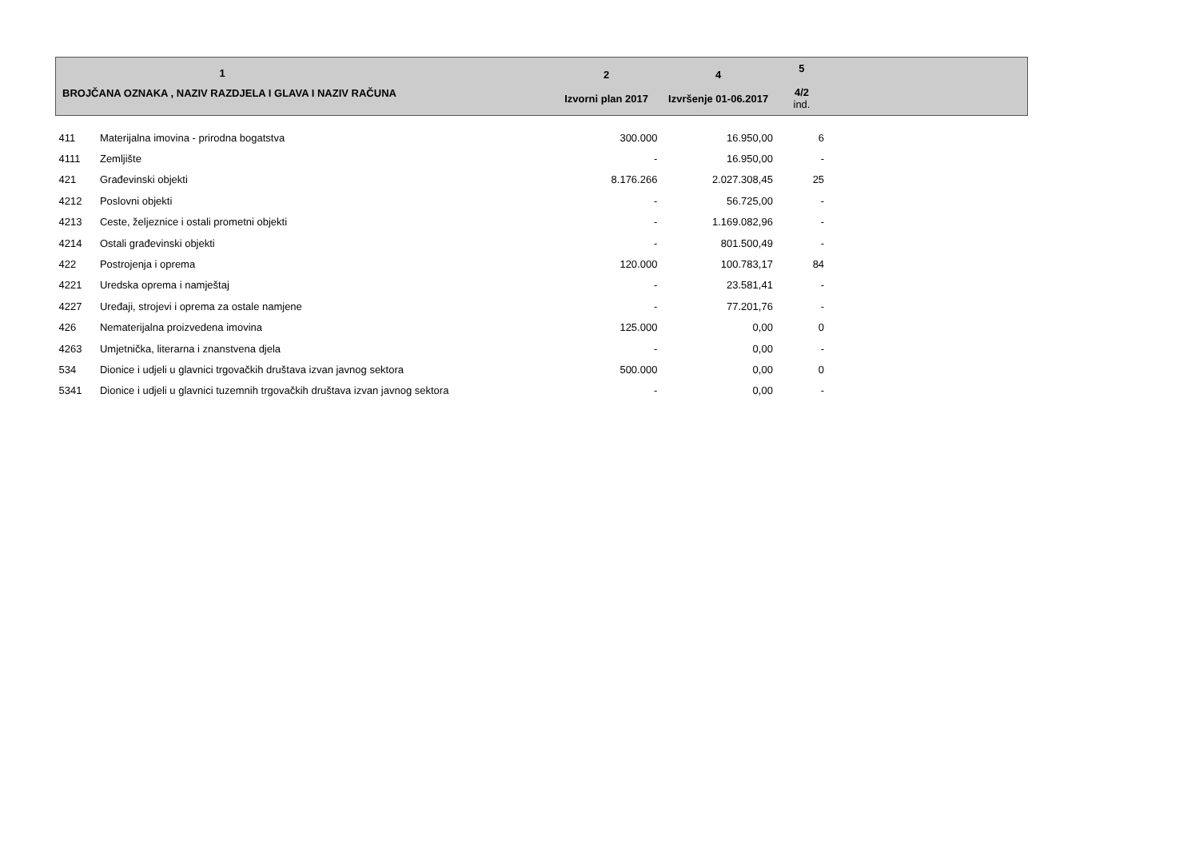| 1 BROJČANA OZNAKA , NAZIV RAZDJELA I GLAVA I NAZIV RAČUNA | | 2 Izvorni plan 2017 | 4 Izvršenje 01-06.2017 | 5 4/2 ind. | |
| --- | --- | --- | --- | --- | --- |
| 411 | Materijalna imovina - prirodna bogatstva | 300.000 | 16.950,00 | 6 | |
| 4111 | Zemljište | - | 16.950,00 | - | |
| 421 | Građevinski objekti | 8.176.266 | 2.027.308,45 | 25 | |
| 4212 | Poslovni objekti | - | 56.725,00 | - | |
| 4213 | Ceste, željeznice i ostali prometni objekti | - | 1.169.082,96 | - | |
| 4214 | Ostali građevinski objekti | - | 801.500,49 | - | |
| 422 | Postrojenja i oprema | 120.000 | 100.783,17 | 84 | |
| 4221 | Uredska oprema i namještaj | - | 23.581,41 | - | |
| 4227 | Uređaji, strojevi i oprema za ostale namjene | - | 77.201,76 | - | |
| 426 | Nematerijalna proizvedena imovina | 125.000 | 0,00 | 0 | |
| 4263 | Umjetnička, literarna i znanstvena djela | - | 0,00 | - | |
| 534 | Dionice i udjeli u glavnici trgovačkih društava izvan javnog sektora | 500.000 | 0,00 | 0 | |
| 5341 | Dionice i udjeli u glavnici tuzemnih trgovačkih društava izvan javnog sektora | - | 0,00 | - | |